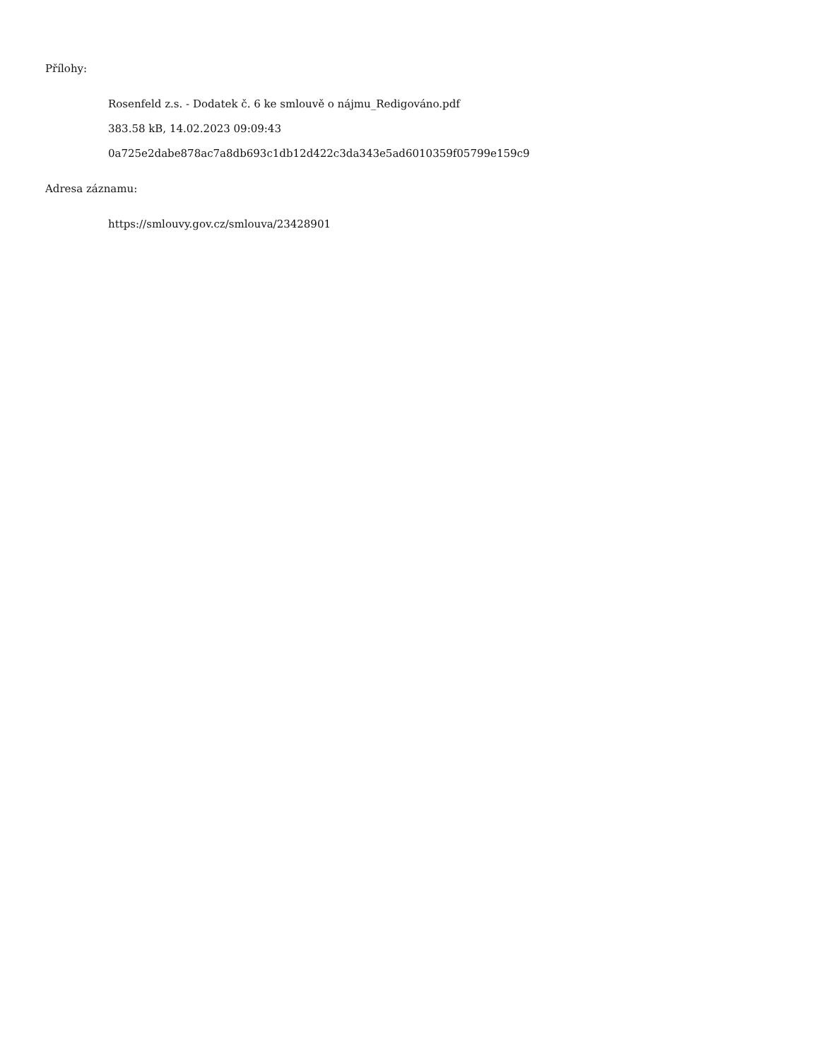Přílohy:
Rosenfeld z.s. - Dodatek č. 6 ke smlouvě o nájmu_Redigováno.pdf
383.58 kB, 14.02.2023 09:09:43
0a725e2dabe878ac7a8db693c1db12d422c3da343e5ad6010359f05799e159c9
Adresa záznamu:
https://smlouvy.gov.cz/smlouva/23428901